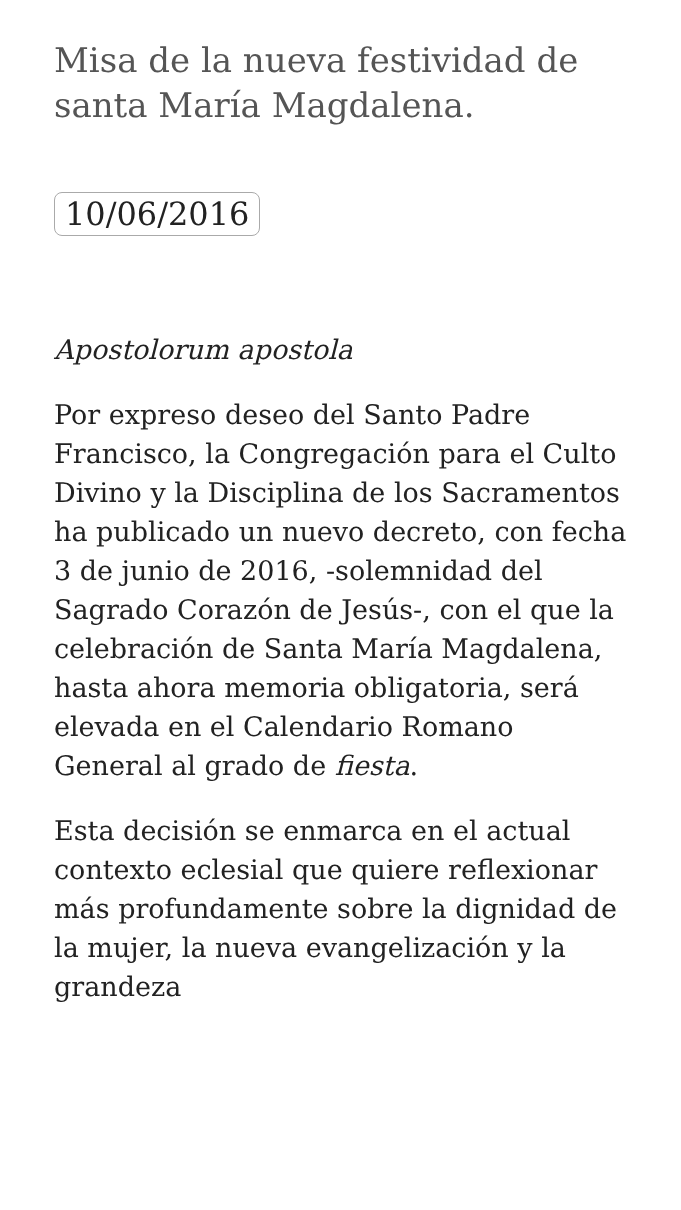Misa de la nueva festividad de santa María Magdalena.
10/06/2016
Apostolorum apostola
Por expreso deseo del Santo Padre Francisco, la Congregación para el Culto Divino y la Disciplina de los Sacramentos ha publicado un nuevo decreto, con fecha 3 de junio de 2016, -solemnidad del Sagrado Corazón de Jesús-, con el que la celebración de Santa María Magdalena, hasta ahora memoria obligatoria, será elevada en el Calendario Romano General al grado de fiesta.
Esta decisión se enmarca en el actual contexto eclesial que quiere reflexionar más profundamente sobre la dignidad de la mujer, la nueva evangelización y la grandeza